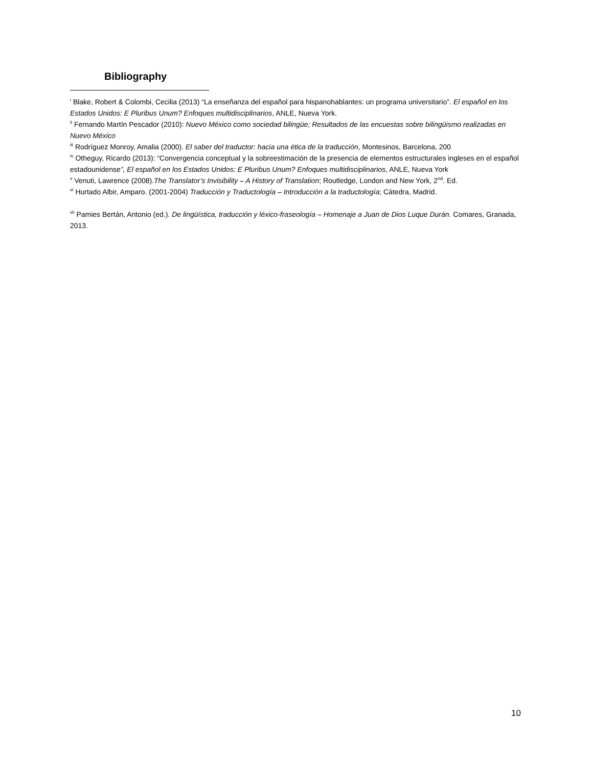Bibliography
<sup>i</sup> Blake, Robert & Colombi, Cecilia (2013) “La enseñanza del español para hispanohablantes: un programa universitario”. El español en los Estados Unidos: E Pluribus Unum? Enfoques multidisciplinarios, ANLE, Nueva York.
<sup>ii</sup> Fernando Martín Pescador (2010): Nuevo México como sociedad bilingüe; Resultados de las encuestas sobre bilingüismo realizadas en Nuevo México
<sup>iii</sup> Rodríguez Monroy, Amalia (2000). El saber del traductor: hacia una ética de la traducción, Montesinos, Barcelona, 200
<sup>iv</sup> Otheguy, Ricardo (2013): “Convergencia conceptual y la sobreestimación de la presencia de elementos estructurales ingleses en el español estadounidense”, El español en los Estados Unidos: E Pluribus Unum? Enfoques multidisciplinarios, ANLE, Nueva York
<sup>v</sup> Venuti, Lawrence (2008).The Translator’s Invisibility – A History of Translation; Routledge, London and New York, 2<sup>nd</sup>. Ed.
<sup>vi</sup> Hurtado Albir, Amparo. (2001-2004) Traducción y Traductología – Introducción a la traductología; Cátedra, Madrid.
<sup>vii</sup> Pamies Bertán, Antonio (ed.). De lingüística, traducción y léxico-fraseología – Homenaje a Juan de Dios Luque Durán. Comares, Granada, 2013.
10